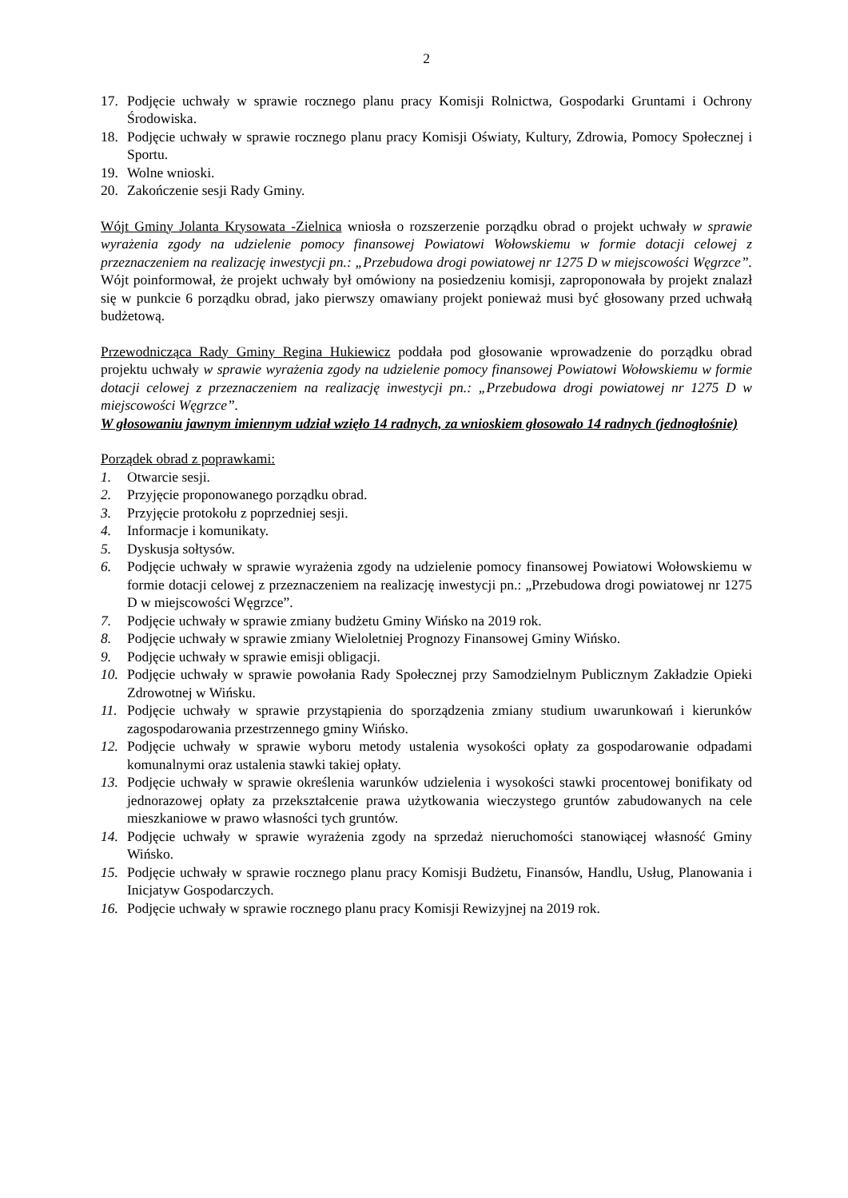2
17. Podjęcie uchwały w sprawie rocznego planu pracy Komisji Rolnictwa, Gospodarki Gruntami i Ochrony Środowiska.
18. Podjęcie uchwały w sprawie rocznego planu pracy Komisji Oświaty, Kultury, Zdrowia, Pomocy Społecznej i Sportu.
19. Wolne wnioski.
20. Zakończenie sesji Rady Gminy.
Wójt Gminy Jolanta Krysowata -Zielnica wniosła o rozszerzenie porządku obrad o projekt uchwały w sprawie wyrażenia zgody na udzielenie pomocy finansowej Powiatowi Wołowskiemu w formie dotacji celowej z przeznaczeniem na realizację inwestycji pn.: „Przebudowa drogi powiatowej nr 1275 D w miejscowości Węgrzce”. Wójt poinformował, że projekt uchwały był omówiony na posiedzeniu komisji, zaproponowała by projekt znalazł się w punkcie 6 porządku obrad, jako pierwszy omawiany projekt ponieważ musi być głosowany przed uchwałą budżetową.
Przewodnicząca Rady Gminy Regina Hukiewicz poddała pod głosowanie wprowadzenie do porządku obrad projektu uchwały w sprawie wyrażenia zgody na udzielenie pomocy finansowej Powiatowi Wołowskiemu w formie dotacji celowej z przeznaczeniem na realizację inwestycji pn.: „Przebudowa drogi powiatowej nr 1275 D w miejscowości Węgrzce”.
W głosowaniu jawnym imiennym udział wzięło 14 radnych, za wnioskiem głosowało 14 radnych (jednogłośnie)
Porządek obrad z poprawkami:
1. Otwarcie sesji.
2. Przyjęcie proponowanego porządku obrad.
3. Przyjęcie protokołu z poprzedniej sesji.
4. Informacje i komunikaty.
5. Dyskusja sołtysów.
6. Podjęcie uchwały w sprawie wyrażenia zgody na udzielenie pomocy finansowej Powiatowi Wołowskiemu w formie dotacji celowej z przeznaczeniem na realizację inwestycji pn.: „Przebudowa drogi powiatowej nr 1275 D w miejscowości Węgrzce”.
7. Podjęcie uchwały w sprawie zmiany budżetu Gminy Wińsko na 2019 rok.
8. Podjęcie uchwały w sprawie zmiany Wieloletniej Prognozy Finansowej Gminy Wińsko.
9. Podjęcie uchwały w sprawie emisji obligacji.
10. Podjęcie uchwały w sprawie powołania Rady Społecznej przy Samodzielnym Publicznym Zakładzie Opieki Zdrowotnej w Wińsku.
11. Podjęcie uchwały w sprawie przystąpienia do sporządzenia zmiany studium uwarunkowań i kierunków zagospodarowania przestrzennego gminy Wińsko.
12. Podjęcie uchwały w sprawie wyboru metody ustalenia wysokości opłaty za gospodarowanie odpadami komunalnymi oraz ustalenia stawki takiej opłaty.
13. Podjęcie uchwały w sprawie określenia warunków udzielenia i wysokości stawki procentowej bonifikaty od jednorazowej opłaty za przekształcenie prawa użytkowania wieczystego gruntów zabudowanych na cele mieszkaniowe w prawo własności tych gruntów.
14. Podjęcie uchwały w sprawie wyrażenia zgody na sprzedaż nieruchomości stanowiącej własność Gminy Wińsko.
15. Podjęcie uchwały w sprawie rocznego planu pracy Komisji Budżetu, Finansów, Handlu, Usług, Planowania i Inicjatyw Gospodarczych.
16. Podjęcie uchwały w sprawie rocznego planu pracy Komisji Rewizyjnej na 2019 rok.